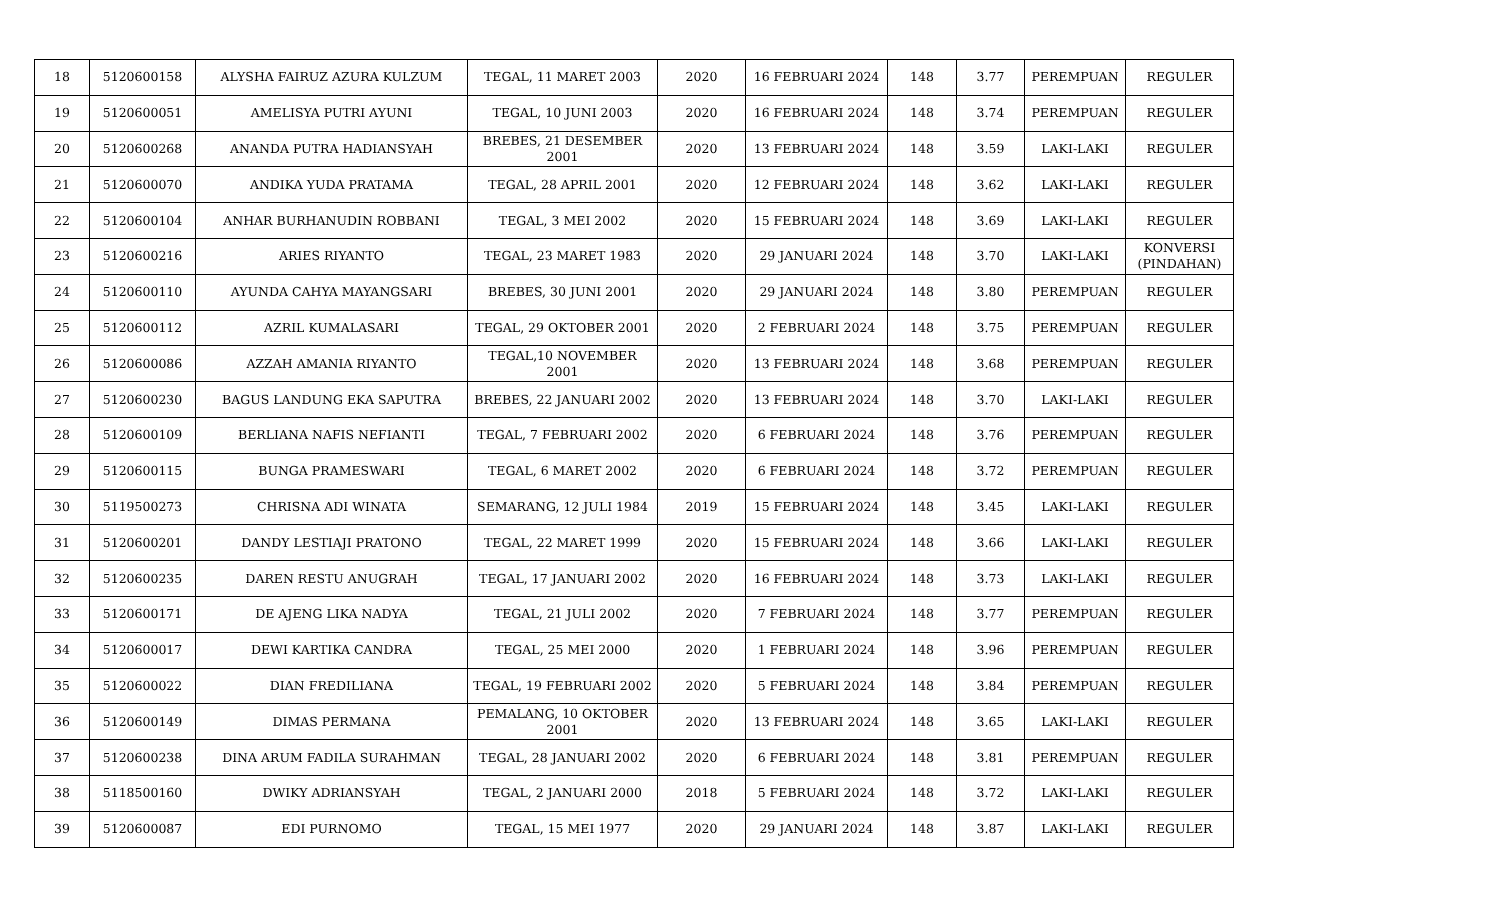| 18 | 5120600158 | ALYSHA FAIRUZ AZURA KULZUM | TEGAL, 11 MARET 2003 | 2020 | 16 FEBRUARI 2024 | 148 | 3.77 | PEREMPUAN | REGULER |
| 19 | 5120600051 | AMELISYA PUTRI AYUNI | TEGAL, 10 JUNI 2003 | 2020 | 16 FEBRUARI 2024 | 148 | 3.74 | PEREMPUAN | REGULER |
| 20 | 5120600268 | ANANDA PUTRA HADIANSYAH | BREBES, 21 DESEMBER 2001 | 2020 | 13 FEBRUARI 2024 | 148 | 3.59 | LAKI-LAKI | REGULER |
| 21 | 5120600070 | ANDIKA YUDA PRATAMA | TEGAL, 28 APRIL 2001 | 2020 | 12 FEBRUARI 2024 | 148 | 3.62 | LAKI-LAKI | REGULER |
| 22 | 5120600104 | ANHAR BURHANUDIN ROBBANI | TEGAL, 3 MEI 2002 | 2020 | 15 FEBRUARI 2024 | 148 | 3.69 | LAKI-LAKI | REGULER |
| 23 | 5120600216 | ARIES RIYANTO | TEGAL, 23 MARET 1983 | 2020 | 29 JANUARI 2024 | 148 | 3.70 | LAKI-LAKI | KONVERSI (PINDAHAN) |
| 24 | 5120600110 | AYUNDA CAHYA MAYANGSARI | BREBES, 30 JUNI 2001 | 2020 | 29 JANUARI 2024 | 148 | 3.80 | PEREMPUAN | REGULER |
| 25 | 5120600112 | AZRIL KUMALASARI | TEGAL, 29 OKTOBER 2001 | 2020 | 2 FEBRUARI 2024 | 148 | 3.75 | PEREMPUAN | REGULER |
| 26 | 5120600086 | AZZAH AMANIA RIYANTO | TEGAL,10 NOVEMBER 2001 | 2020 | 13 FEBRUARI 2024 | 148 | 3.68 | PEREMPUAN | REGULER |
| 27 | 5120600230 | BAGUS LANDUNG EKA SAPUTRA | BREBES, 22 JANUARI 2002 | 2020 | 13 FEBRUARI 2024 | 148 | 3.70 | LAKI-LAKI | REGULER |
| 28 | 5120600109 | BERLIANA NAFIS NEFIANTI | TEGAL, 7 FEBRUARI 2002 | 2020 | 6 FEBRUARI 2024 | 148 | 3.76 | PEREMPUAN | REGULER |
| 29 | 5120600115 | BUNGA PRAMESWARI | TEGAL, 6 MARET 2002 | 2020 | 6 FEBRUARI 2024 | 148 | 3.72 | PEREMPUAN | REGULER |
| 30 | 5119500273 | CHRISNA ADI WINATA | SEMARANG, 12 JULI 1984 | 2019 | 15 FEBRUARI 2024 | 148 | 3.45 | LAKI-LAKI | REGULER |
| 31 | 5120600201 | DANDY LESTIAJI PRATONO | TEGAL, 22 MARET 1999 | 2020 | 15 FEBRUARI 2024 | 148 | 3.66 | LAKI-LAKI | REGULER |
| 32 | 5120600235 | DAREN RESTU ANUGRAH | TEGAL, 17 JANUARI 2002 | 2020 | 16 FEBRUARI 2024 | 148 | 3.73 | LAKI-LAKI | REGULER |
| 33 | 5120600171 | DE AJENG LIKA NADYA | TEGAL, 21 JULI 2002 | 2020 | 7 FEBRUARI 2024 | 148 | 3.77 | PEREMPUAN | REGULER |
| 34 | 5120600017 | DEWI KARTIKA CANDRA | TEGAL, 25 MEI 2000 | 2020 | 1 FEBRUARI 2024 | 148 | 3.96 | PEREMPUAN | REGULER |
| 35 | 5120600022 | DIAN FREDILIANA | TEGAL, 19 FEBRUARI 2002 | 2020 | 5 FEBRUARI 2024 | 148 | 3.84 | PEREMPUAN | REGULER |
| 36 | 5120600149 | DIMAS PERMANA | PEMALANG, 10 OKTOBER 2001 | 2020 | 13 FEBRUARI 2024 | 148 | 3.65 | LAKI-LAKI | REGULER |
| 37 | 5120600238 | DINA ARUM FADILA SURAHMAN | TEGAL, 28 JANUARI 2002 | 2020 | 6 FEBRUARI 2024 | 148 | 3.81 | PEREMPUAN | REGULER |
| 38 | 5118500160 | DWIKY ADRIANSYAH | TEGAL, 2 JANUARI 2000 | 2018 | 5 FEBRUARI 2024 | 148 | 3.72 | LAKI-LAKI | REGULER |
| 39 | 5120600087 | EDI PURNOMO | TEGAL, 15 MEI 1977 | 2020 | 29 JANUARI 2024 | 148 | 3.87 | LAKI-LAKI | REGULER |